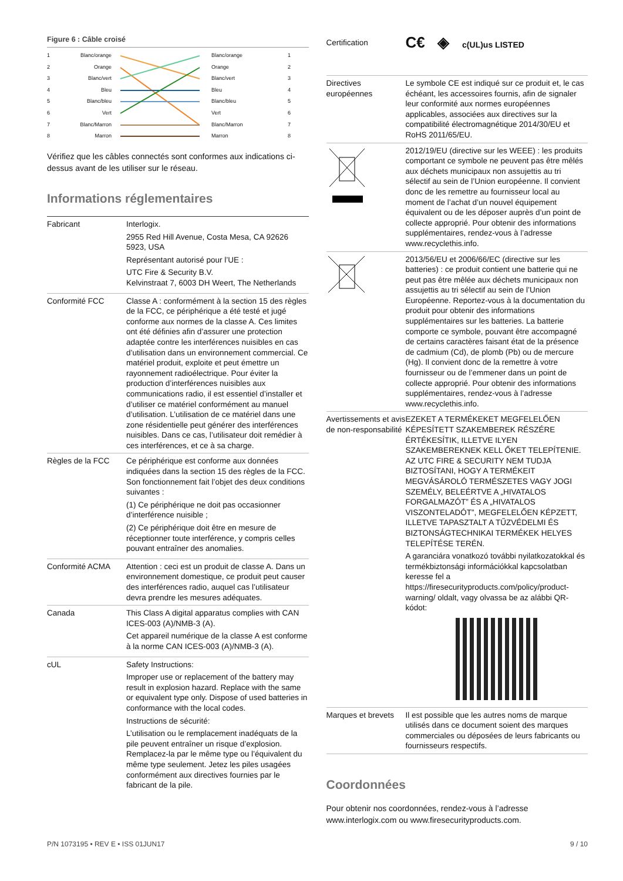Figure 6 : Câble croisé
1
2
3
4
5
6
7
8
Blanc/orange
Orange
Blanc/vert
Bleu
Blanc/bleu
Vert
Blanc/Marron
Marron
Blanc/orange
Orange
Blanc/vert
Bleu
Blanc/bleu
Vert
Blanc/Marron
Marron
1
2
3
4
5
6
7
8
Vérifiez que les câbles connectés sont conformes aux indications ci-dessus avant de les utiliser sur le réseau.
Informations réglementaires
| Fabricant | Interlogix. 2955 Red Hill Avenue, Costa Mesa, CA 92626 5923, USA Représentant autorisé pour l’UE : UTC Fire & Security B.V. Kelvinstraat 7, 6003 DH Weert, The Netherlands |
| Conformité FCC | Classe A : conformément à la section 15 des règles de la FCC, ce périphérique a été testé et jugé conforme aux normes de la classe A. Ces limites ont été définies afin d’assurer une protection adaptée contre les interférences nuisibles en cas d’utilisation dans un environnement commercial. Ce matériel produit, exploite et peut émettre un rayonnement radioélectrique. Pour éviter la production d’interférences nuisibles aux communications radio, il est essentiel d’installer et d’utiliser ce matériel conformément au manuel d’utilisation. L’utilisation de ce matériel dans une zone résidentielle peut générer des interférences nuisibles. Dans ce cas, l’utilisateur doit remédier à ces interférences, et ce à sa charge. |
| Règles de la FCC | Ce périphérique est conforme aux données indiquées dans la section 15 des règles de la FCC. Son fonctionnement fait l’objet des deux conditions suivantes : (1) Ce périphérique ne doit pas occasionner d’interférence nuisible ; (2) Ce périphérique doit être en mesure de réceptionner toute interférence, y compris celles pouvant entraîner des anomalies. |
| Conformité ACMA | Attention : ceci est un produit de classe A. Dans un environnement domestique, ce produit peut causer des interférences radio, auquel cas l’utilisateur devra prendre les mesures adéquates. |
| Canada | This Class A digital apparatus complies with CAN ICES-003 (A)/NMB-3 (A). Cet appareil numérique de la classe A est conforme à la norme CAN ICES-003 (A)/NMB-3 (A). |
| cUL | Safety Instructions: Improper use or replacement of the battery may result in explosion hazard. Replace with the same or equivalent type only. Dispose of used batteries in conformance with the local codes. Instructions de sécurité: L’utilisation ou le remplacement inadéquats de la pile peuvent entraîner un risque d’explosion. Remplacez-la par le même type ou l’équivalent du même type seulement. Jetez les piles usagées conformément aux directives fournies par le fabricant de la pile. |
| Certification | C€ ◈ c(UL)us LISTED |
| Directives européennes | Le symbole CE est indiqué sur ce produit et, le cas échéant, les accessoires fournis, afin de signaler leur conformité aux normes européennes applicables, associées aux directives sur la compatibilité électromagnétique 2014/30/EU et RoHS 2011/65/EU. |
| | 2012/19/EU (directive sur les WEEE) : les produits comportant ce symbole ne peuvent pas être mêlés aux déchets municipaux non assujettis au tri sélectif au sein de l’Union européenne. Il convient donc de les remettre au fournisseur local au moment de l’achat d’un nouvel équipement équivalent ou de les déposer auprès d’un point de collecte approprié. Pour obtenir des informations supplémentaires, rendez-vous à l’adresse www.recyclethis.info. |
| | 2013/56/EU et 2006/66/EC (directive sur les batteries) : ce produit contient une batterie qui ne peut pas être mêlée aux déchets municipaux non assujettis au tri sélectif au sein de l’Union Européenne. Reportez-vous à la documentation du produit pour obtenir des informations supplémentaires sur les batteries. La batterie comporte ce symbole, pouvant être accompagné de certains caractères faisant état de la présence de cadmium (Cd), de plomb (Pb) ou de mercure (Hg). Il convient donc de la remettre à votre fournisseur ou de l’emmener dans un point de collecte approprié. Pour obtenir des informations supplémentaires, rendez-vous à l’adresse www.recyclethis.info. |
| Avertissements et avis de non-responsabilité | EZEKET A TERMÉKEKET MEGFELELŐEN KÉPESÍTETT SZAKEMBEREK RÉSZÉRE ÉRTÉKESÍTIK, ILLETVE ILYEN SZAKEMBEREKNEK KELL ŐKET TELEPÍTENIE. AZ UTC FIRE & SECURITY NEM TUDJA BIZTOSÍTANI, HOGY A TERMÉKEIT MEGVÁSÁROLÓ TERMÉSZETES VAGY JOGI SZEMÉLY, BELEÉRTVE A „HIVATALOS FORGALMAZÓT” ÉS A „HIVATALOS VISZONTELADÓT”, MEGFELELŐEN KÉPZETT, ILLETVE TAPASZTALT A TŰZVÉDELMI ÉS BIZTONSÁGTECHNIKAI TERMÉKEK HELYES TELEPÍTÉSE TERÉN. A garanciára vonatkozó további nyilatkozatokkal és termékbiztonsági információkkal kapcsolatban keresse fel a https://firesecurityproducts.com/policy/product-warning/ oldalt, vagy olvassa be az alábbi QR-kódot: |
| Marques et brevets | Il est possible que les autres noms de marque utilisés dans ce document soient des marques commerciales ou déposées de leurs fabricants ou fournisseurs respectifs. |
Coordonnées
Pour obtenir nos coordonnées, rendez-vous à l’adresse www.interlogix.com ou www.firesecurityproducts.com.
P/N 1073195 • REV E • ISS 01JUN17 9 / 10